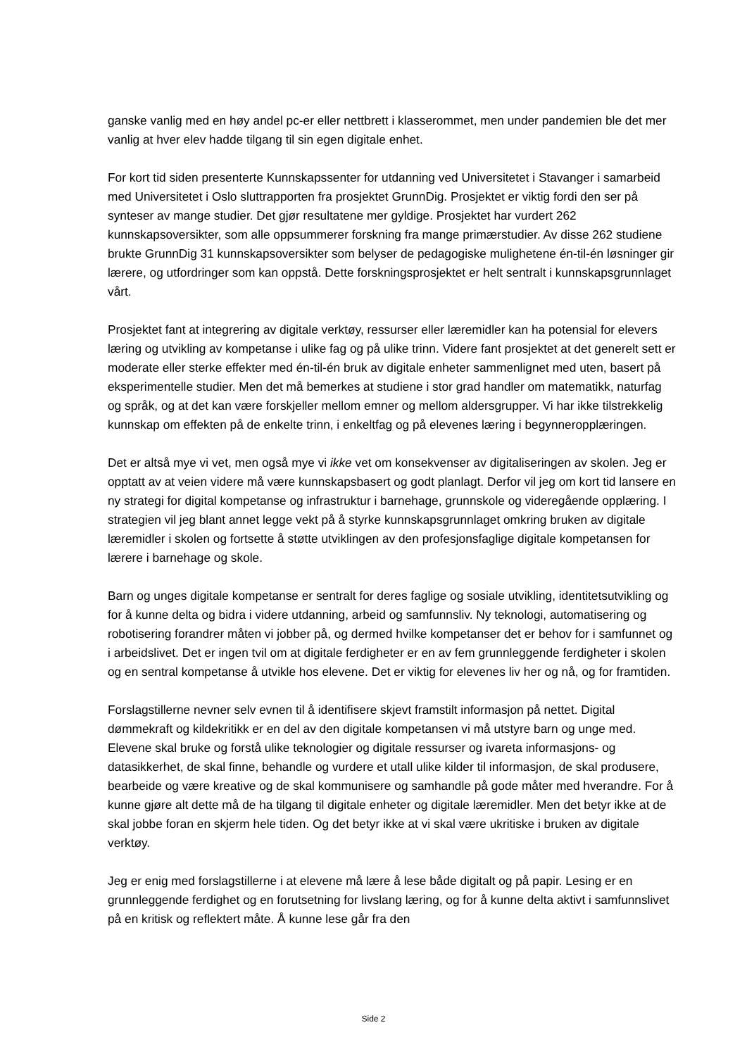ganske vanlig med en høy andel pc-er eller nettbrett i klasserommet, men under pandemien ble det mer vanlig at hver elev hadde tilgang til sin egen digitale enhet.
For kort tid siden presenterte Kunnskapssenter for utdanning ved Universitetet i Stavanger i samarbeid med Universitetet i Oslo sluttrapporten fra prosjektet GrunnDig. Prosjektet er viktig fordi den ser på synteser av mange studier. Det gjør resultatene mer gyldige. Prosjektet har vurdert 262 kunnskapsoversikter, som alle oppsummerer forskning fra mange primærstudier. Av disse 262 studiene brukte GrunnDig 31 kunnskapsoversikter som belyser de pedagogiske mulighetene én-til-én løsninger gir lærere, og utfordringer som kan oppstå. Dette forskningsprosjektet er helt sentralt i kunnskapsgrunnlaget vårt.
Prosjektet fant at integrering av digitale verktøy, ressurser eller læremidler kan ha potensial for elevers læring og utvikling av kompetanse i ulike fag og på ulike trinn. Videre fant prosjektet at det generelt sett er moderate eller sterke effekter med én-til-én bruk av digitale enheter sammenlignet med uten, basert på eksperimentelle studier. Men det må bemerkes at studiene i stor grad handler om matematikk, naturfag og språk, og at det kan være forskjeller mellom emner og mellom aldersgrupper. Vi har ikke tilstrekkelig kunnskap om effekten på de enkelte trinn, i enkeltfag og på elevenes læring i begynneropplæringen.
Det er altså mye vi vet, men også mye vi ikke vet om konsekvenser av digitaliseringen av skolen. Jeg er opptatt av at veien videre må være kunnskapsbasert og godt planlagt. Derfor vil jeg om kort tid lansere en ny strategi for digital kompetanse og infrastruktur i barnehage, grunnskole og videregående opplæring. I strategien vil jeg blant annet legge vekt på å styrke kunnskapsgrunnlaget omkring bruken av digitale læremidler i skolen og fortsette å støtte utviklingen av den profesjonsfaglige digitale kompetansen for lærere i barnehage og skole.
Barn og unges digitale kompetanse er sentralt for deres faglige og sosiale utvikling, identitetsutvikling og for å kunne delta og bidra i videre utdanning, arbeid og samfunnsliv. Ny teknologi, automatisering og robotisering forandrer måten vi jobber på, og dermed hvilke kompetanser det er behov for i samfunnet og i arbeidslivet. Det er ingen tvil om at digitale ferdigheter er en av fem grunnleggende ferdigheter i skolen og en sentral kompetanse å utvikle hos elevene. Det er viktig for elevenes liv her og nå, og for framtiden.
Forslagstillerne nevner selv evnen til å identifisere skjevt framstilt informasjon på nettet. Digital dømmekraft og kildekritikk er en del av den digitale kompetansen vi må utstyre barn og unge med. Elevene skal bruke og forstå ulike teknologier og digitale ressurser og ivareta informasjons- og datasikkerhet, de skal finne, behandle og vurdere et utall ulike kilder til informasjon, de skal produsere, bearbeide og være kreative og de skal kommunisere og samhandle på gode måter med hverandre. For å kunne gjøre alt dette må de ha tilgang til digitale enheter og digitale læremidler. Men det betyr ikke at de skal jobbe foran en skjerm hele tiden. Og det betyr ikke at vi skal være ukritiske i bruken av digitale verktøy.
Jeg er enig med forslagstillerne i at elevene må lære å lese både digitalt og på papir. Lesing er en grunnleggende ferdighet og en forutsetning for livslang læring, og for å kunne delta aktivt i samfunnslivet på en kritisk og reflektert måte. Å kunne lese går fra den
Side 2